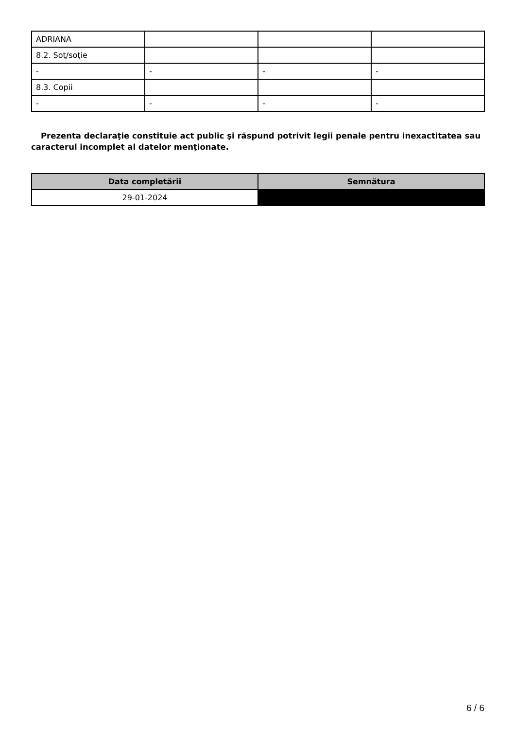| ADRIANA | | | |
| 8.2. Soţ/soţie | | | |
| - | - | - | - |
| 8.3. Copii | | | |
| - | - | - | - |
Prezenta declaraţie constituie act public şi răspund potrivit legii penale pentru inexactitatea sau caracterul incomplet al datelor menţionate.
| Data completării | Semnătura |
| --- | --- |
| 29-01-2024 | |
6 / 6